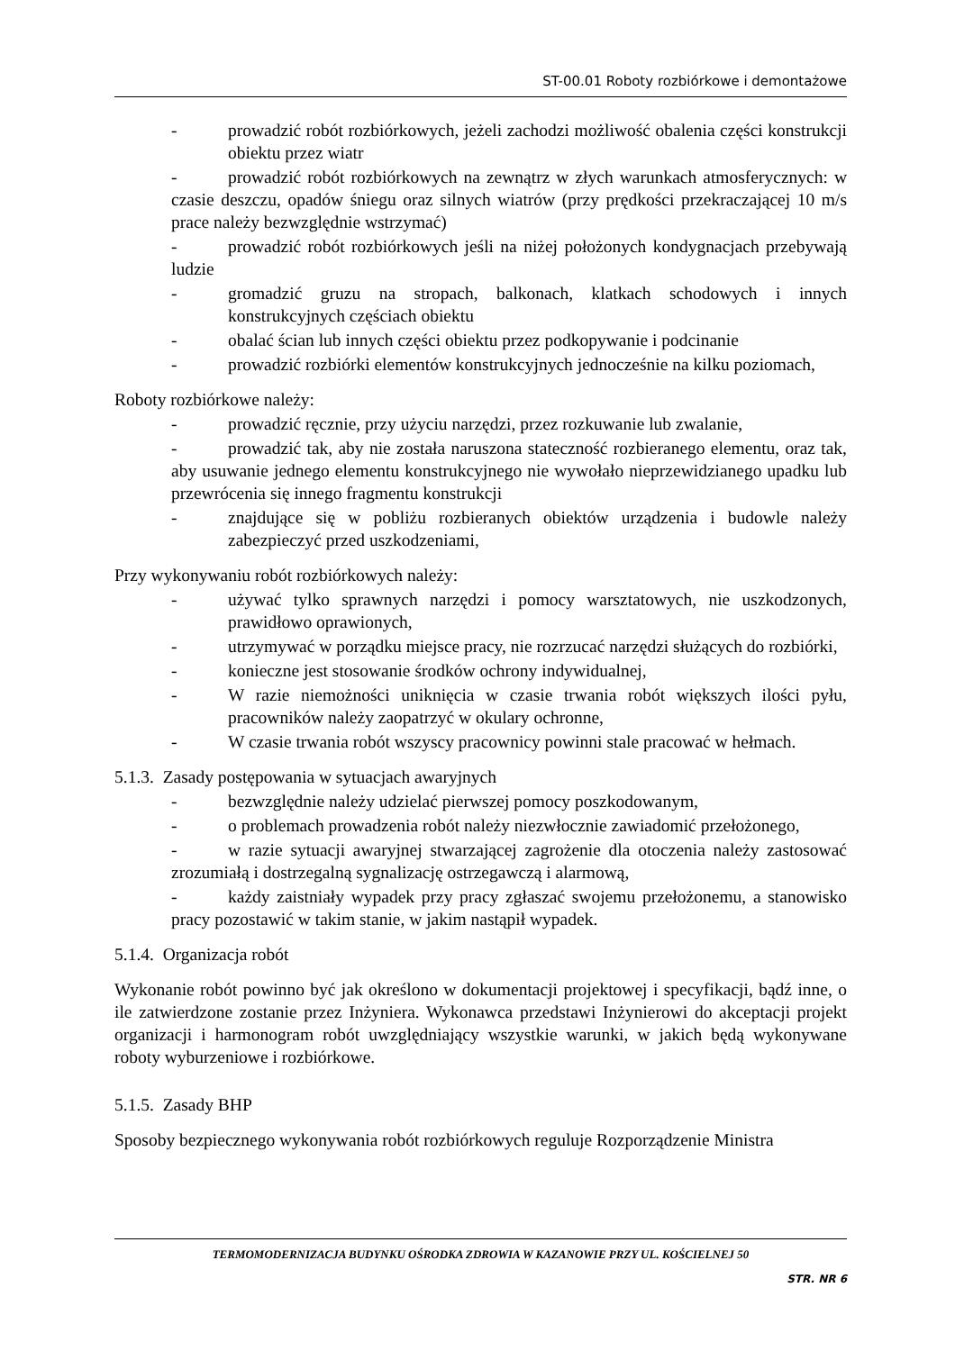ST-00.01 Roboty rozbiórkowe i demontażowe
- prowadzić robót rozbiórkowych, jeżeli zachodzi możliwość obalenia części konstrukcji obiektu przez wiatr
- prowadzić robót rozbiórkowych na zewnątrz w złych warunkach atmosferycznych: w czasie deszczu, opadów śniegu oraz silnych wiatrów (przy prędkości przekraczającej 10 m/s prace należy bezwzględnie wstrzymać)
- prowadzić robót rozbiórkowych jeśli na niżej położonych kondygnacjach przebywają ludzie
- gromadzić gruzu na stropach, balkonach, klatkach schodowych i innych konstrukcyjnych częściach obiektu
- obalać ścian lub innych części obiektu przez podkopywanie i podcinanie
- prowadzić rozbiórki elementów konstrukcyjnych jednocześnie na kilku poziomach,
Roboty rozbiórkowe należy:
- prowadzić ręcznie, przy użyciu narzędzi, przez rozkuwanie lub zwalanie,
- prowadzić tak, aby nie została naruszona stateczność rozbieranego elementu, oraz tak, aby usuwanie jednego elementu konstrukcyjnego nie wywołało nieprzewidzianego upadku lub przewrócenia się innego fragmentu konstrukcji
- znajdujące się w pobliżu rozbieranych obiektów urządzenia i budowle należy zabezpieczyć przed uszkodzeniami,
Przy wykonywaniu robót rozbiórkowych należy:
- używać tylko sprawnych narzędzi i pomocy warsztatowych, nie uszkodzonych, prawidłowo oprawionych,
- utrzymywać w porządku miejsce pracy, nie rozrzucać narzędzi służących do rozbiórki,
- konieczne jest stosowanie środków ochrony indywidualnej,
- W razie niemożności uniknięcia w czasie trwania robót większych ilości pyłu, pracowników należy zaopatrzyć w okulary ochronne,
- W czasie trwania robót wszyscy pracownicy powinni stale pracować w hełmach.
5.1.3. Zasady postępowania w sytuacjach awaryjnych
- bezwzględnie należy udzielać pierwszej pomocy poszkodowanym,
- o problemach prowadzenia robót należy niezwłocznie zawiadomić przełożonego,
- w razie sytuacji awaryjnej stwarzającej zagrożenie dla otoczenia należy zastosować zrozumiałą i dostrzegalną sygnalizację ostrzegawczą i alarmową,
- każdy zaistniały wypadek przy pracy zgłaszać swojemu przełożonemu, a stanowisko pracy pozostawić w takim stanie, w jakim nastąpił wypadek.
5.1.4. Organizacja robót
Wykonanie robót powinno być jak określono w dokumentacji projektowej i specyfikacji, bądź inne, o ile zatwierdzone zostanie przez Inżyniera. Wykonawca przedstawi Inżynierowi do akceptacji projekt organizacji i harmonogram robót uwzględniający wszystkie warunki, w jakich będą wykonywane roboty wyburzeniowe i rozbiórkowe.
5.1.5. Zasady BHP
Sposoby bezpiecznego wykonywania robót rozbiórkowych reguluje Rozporządzenie Ministra
TERMOMODERNIZACJA BUDYNKU OŚRODKA ZDROWIA W KAZANOWIE PRZY UL. KOŚCIELNEJ 50
STR. NR 6